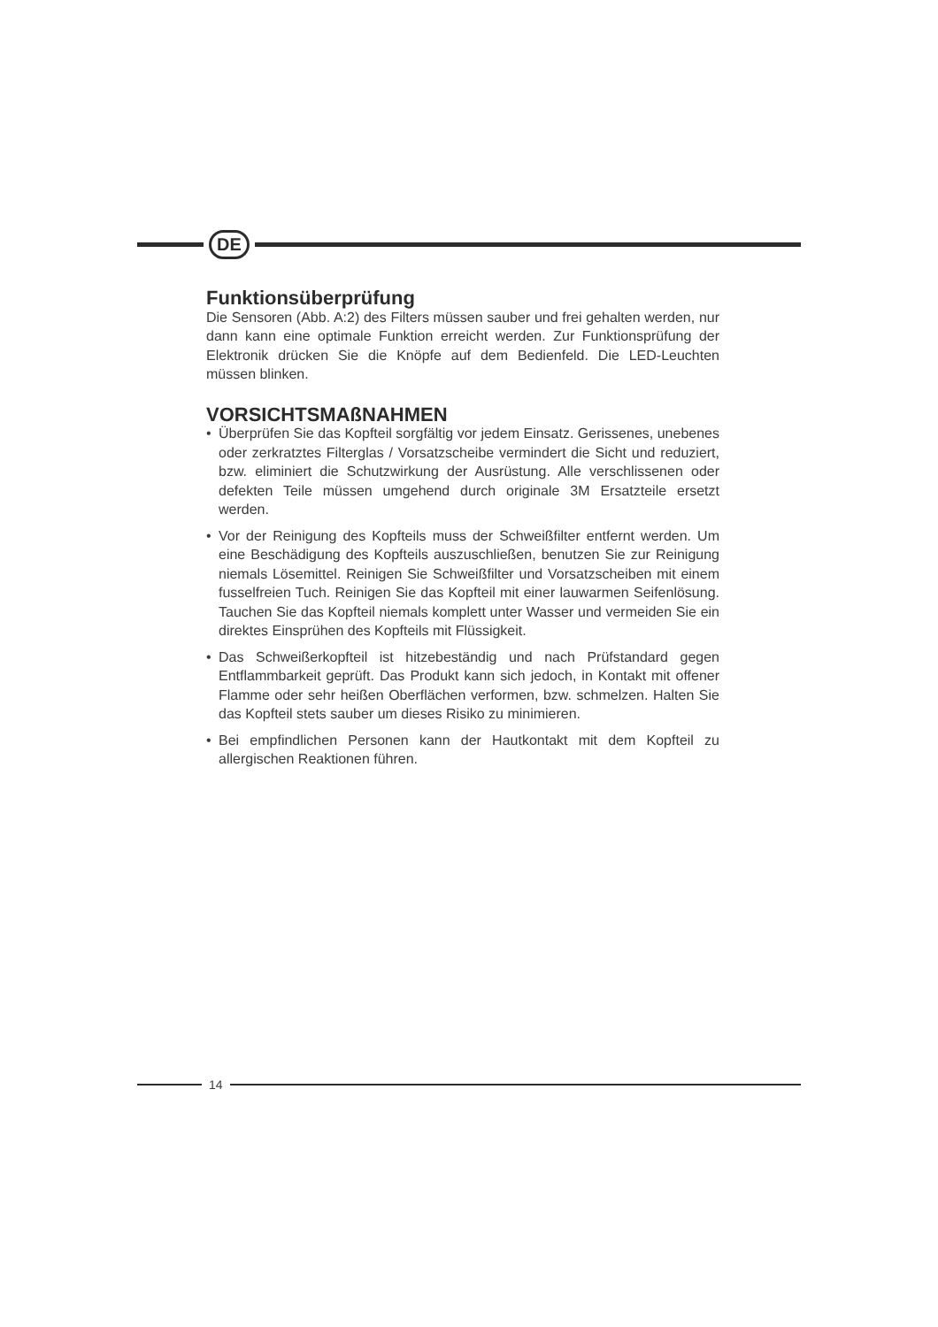DE
Funktionsüberprüfung
Die Sensoren (Abb. A:2) des Filters müssen sauber und frei gehalten werden, nur dann kann eine optimale Funktion erreicht werden. Zur Funktionsprüfung der Elektronik drücken Sie die Knöpfe auf dem Bedienfeld. Die LED-Leuchten müssen blinken.
VORSICHTSMAßNAHMEN
• Überprüfen Sie das Kopfteil sorgfältig vor jedem Einsatz. Gerissenes, unebenes oder zerkratztes Filterglas / Vorsatzscheibe vermindert die Sicht und reduziert, bzw. eliminiert die Schutzwirkung der Ausrüstung. Alle verschlissenen oder defekten Teile müssen umgehend durch originale 3M Ersatzteile ersetzt werden.
• Vor der Reinigung des Kopfteils muss der Schweißfilter entfernt werden. Um eine Beschädigung des Kopfteils auszuschließen, benutzen Sie zur Reinigung niemals Lösemittel. Reinigen Sie Schweißfilter und Vorsatzscheiben mit einem fusselfreien Tuch. Reinigen Sie das Kopfteil mit einer lauwarmen Seifenlösung. Tauchen Sie das Kopfteil niemals komplett unter Wasser und vermeiden Sie ein direktes Einsprühen des Kopfteils mit Flüssigkeit.
• Das Schweißerkopfteil ist hitzebeständig und nach Prüfstandard gegen Entflammbarkeit geprüft. Das Produkt kann sich jedoch, in Kontakt mit offener Flamme oder sehr heißen Oberflächen verformen, bzw. schmelzen. Halten Sie das Kopfteil stets sauber um dieses Risiko zu minimieren.
• Bei empfindlichen Personen kann der Hautkontakt mit dem Kopfteil zu allergischen Reaktionen führen.
14